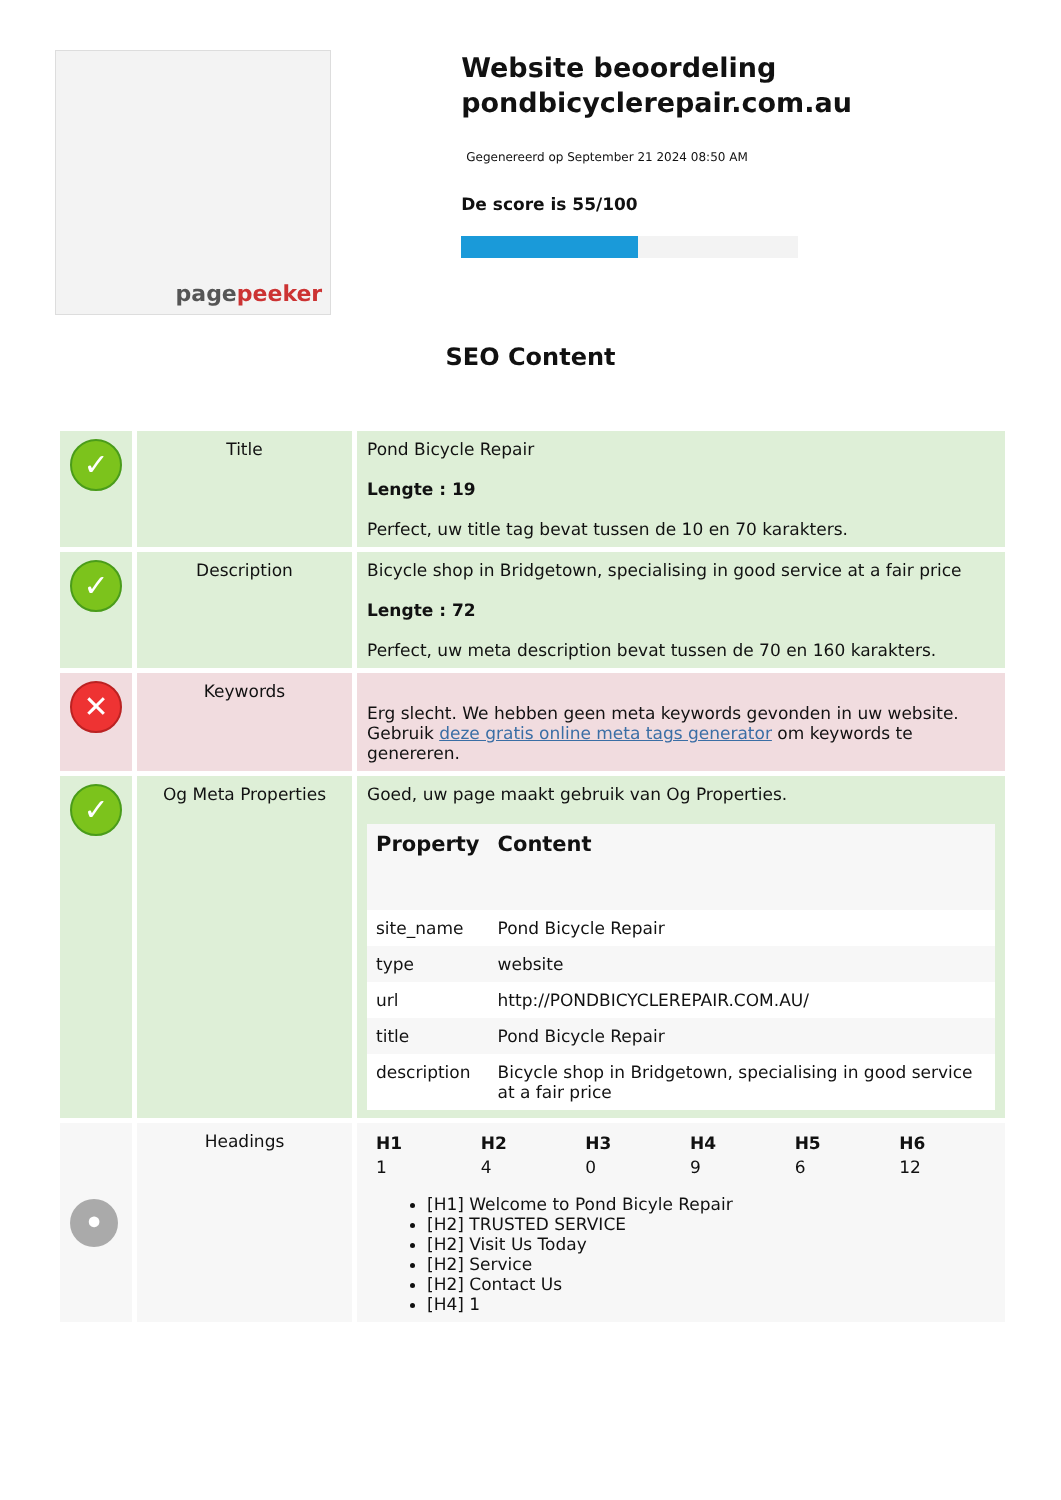pagepeeker
Website beoordeling pondbicyclerepair.com.au
Gegenereerd op September 21 2024 08:50 AM
De score is 55/100
SEO Content
| ✓ | Title | Pond Bicycle Repair Lengte : 19 Perfect, uw title tag bevat tussen de 10 en 70 karakters. |
| ✓ | Description | Bicycle shop in Bridgetown, specialising in good service at a fair price Lengte : 72 Perfect, uw meta description bevat tussen de 70 en 160 karakters. |
| ✕ | Keywords | Erg slecht. We hebben geen meta keywords gevonden in uw website. Gebruik deze gratis online meta tags generator om keywords te genereren. |
| ✓ | Og Meta Properties | Goed, uw page maakt gebruik van Og Properties. / Property / Content / / --- / --- / / site_name / Pond Bicycle Repair / / type / website / / url / http://PONDBICYCLEREPAIR.COM.AU/ / / title / Pond Bicycle Repair / / description / Bicycle shop in Bridgetown, specialising in good service at a fair price / |
| • | Headings | / H1 / H2 / H3 / H4 / H5 / H6 / / 1 / 4 / 0 / 9 / 6 / 12 / [H1] Welcome to Pond Bicyle Repair [H2] TRUSTED SERVICE [H2] Visit Us Today [H2] Service [H2] Contact Us [H4] 1 |